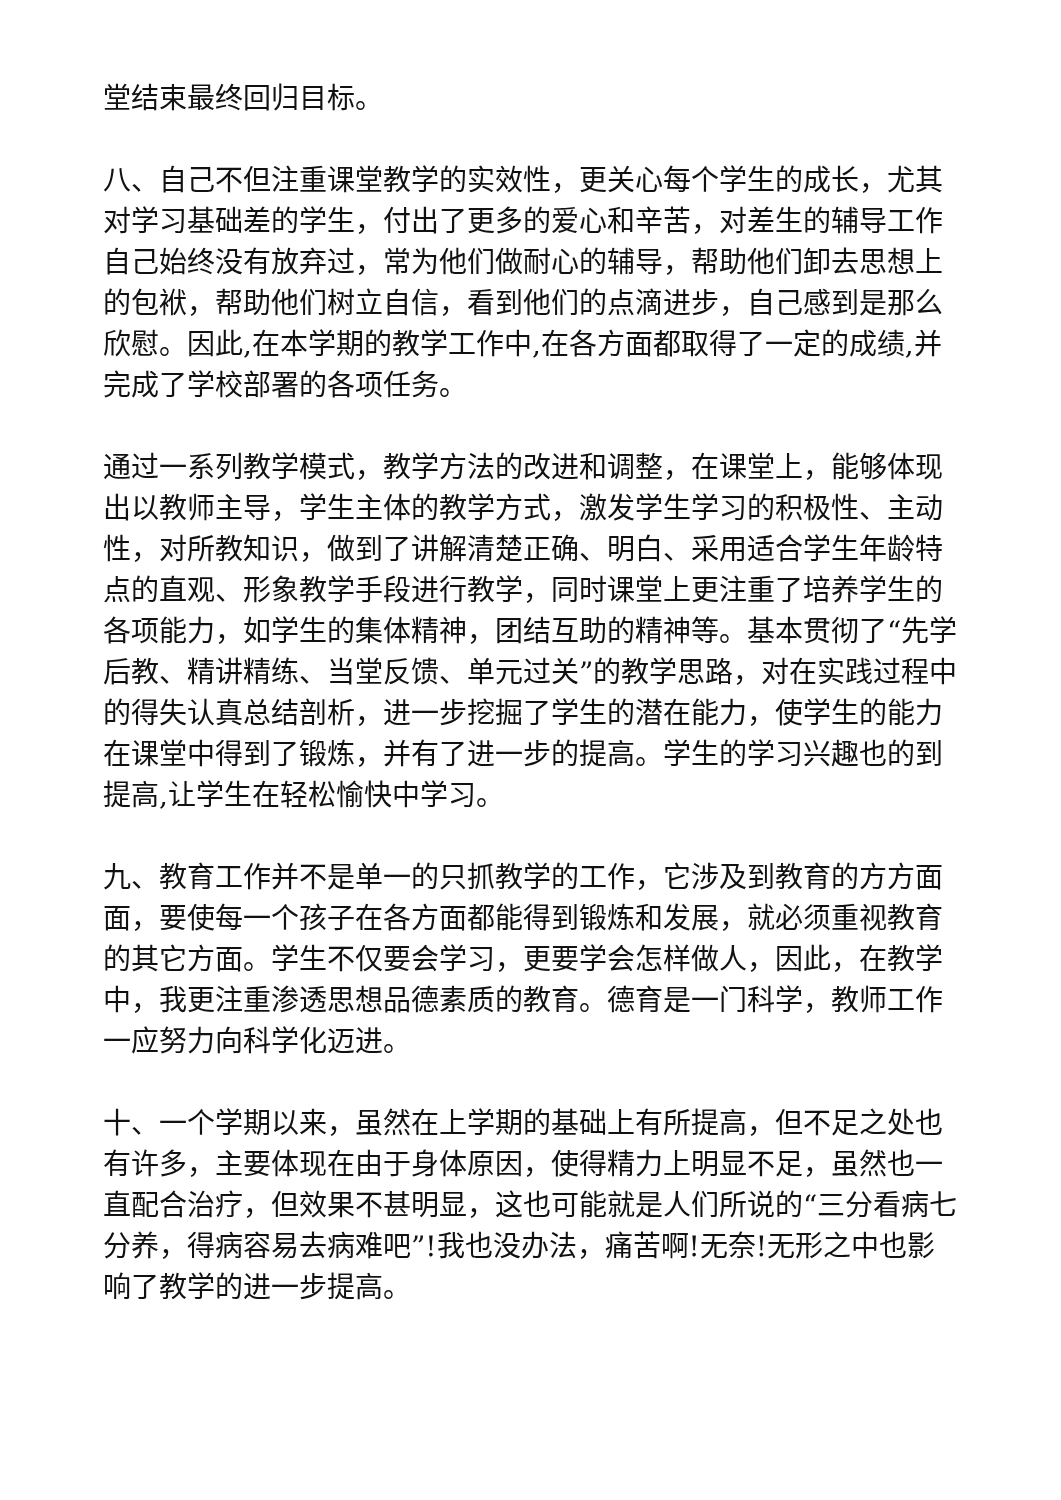堂结束最终回归目标。
八、自己不但注重课堂教学的实效性，更关心每个学生的成长，尤其对学习基础差的学生，付出了更多的爱心和辛苦，对差生的辅导工作自己始终没有放弃过，常为他们做耐心的辅导，帮助他们卸去思想上的包袱，帮助他们树立自信，看到他们的点滴进步，自己感到是那么欣慰。因此,在本学期的教学工作中,在各方面都取得了一定的成绩,并完成了学校部署的各项任务。
通过一系列教学模式，教学方法的改进和调整，在课堂上，能够体现出以教师主导，学生主体的教学方式，激发学生学习的积极性、主动性，对所教知识，做到了讲解清楚正确、明白、采用适合学生年龄特点的直观、形象教学手段进行教学，同时课堂上更注重了培养学生的各项能力，如学生的集体精神，团结互助的精神等。基本贯彻了“先学后教、精讲精练、当堂反馈、单元过关”的教学思路，对在实践过程中的得失认真总结剖析，进一步挖掘了学生的潜在能力，使学生的能力在课堂中得到了锻炼，并有了进一步的提高。学生的学习兴趣也的到提高,让学生在轻松愉快中学习。
九、教育工作并不是单一的只抓教学的工作，它涉及到教育的方方面面，要使每一个孩子在各方面都能得到锻炼和发展，就必须重视教育的其它方面。学生不仅要会学习，更要学会怎样做人，因此，在教学中，我更注重渗透思想品德素质的教育。德育是一门科学，教师工作一应努力向科学化迈进。
十、一个学期以来，虽然在上学期的基础上有所提高，但不足之处也有许多，主要体现在由于身体原因，使得精力上明显不足，虽然也一直配合治疗，但效果不甚明显，这也可能就是人们所说的“三分看病七分养，得病容易去病难吧”!我也没办法，痛苦啊!无奈!无形之中也影响了教学的进一步提高。